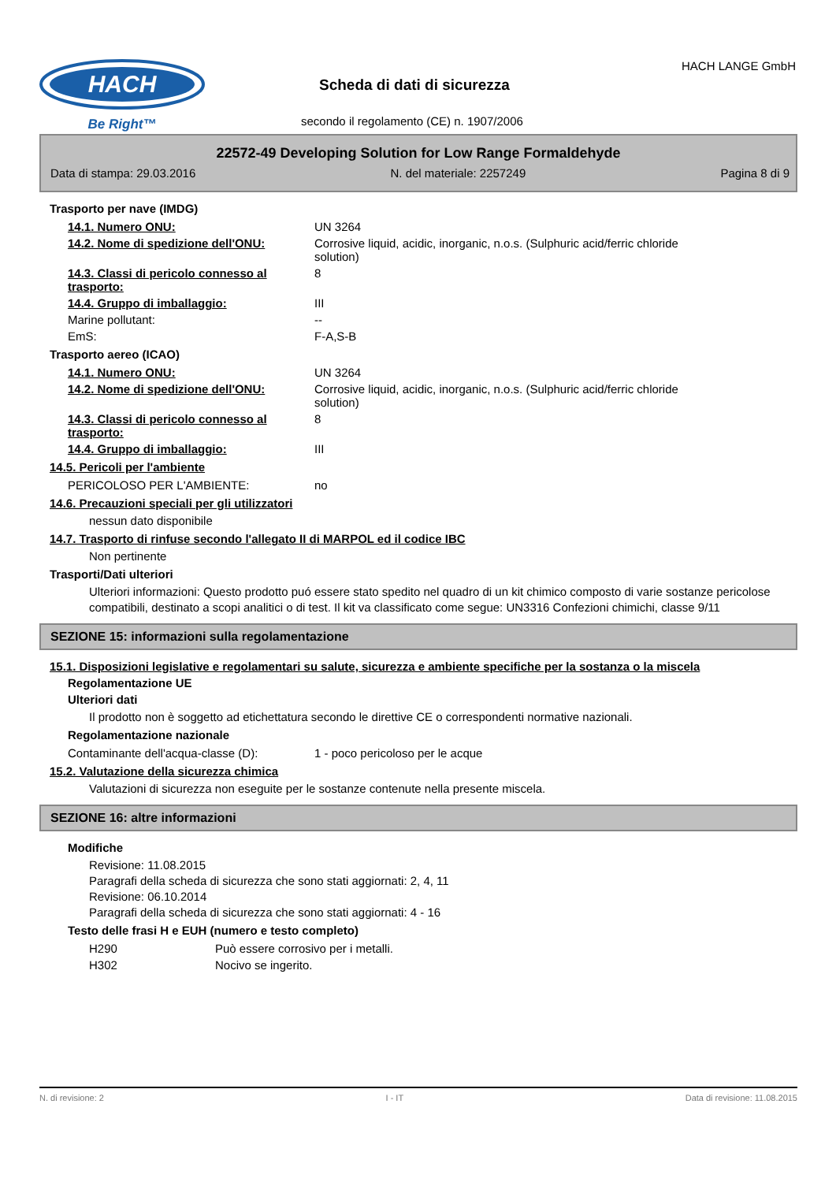HACH
Be Right™
Scheda di dati di sicurezza
secondo il regolamento (CE) n. 1907/2006
HACH LANGE GmbH
22572-49 Developing Solution for Low Range Formaldehyde
Data di stampa: 29.03.2016 N. del materiale: 2257249 Pagina 8 di 9
Trasporto per nave (IMDG)
| 14.1. Numero ONU: | UN 3264 |
| 14.2. Nome di spedizione dell'ONU: | Corrosive liquid, acidic, inorganic, n.o.s. (Sulphuric acid/ferric chloride solution) |
| 14.3. Classi di pericolo connesso al trasporto: | 8 |
| 14.4. Gruppo di imballaggio: | III |
| Marine pollutant: | -- |
| EmS: | F-A,S-B |
Trasporto aereo (ICAO)
| 14.1. Numero ONU: | UN 3264 |
| 14.2. Nome di spedizione dell'ONU: | Corrosive liquid, acidic, inorganic, n.o.s. (Sulphuric acid/ferric chloride solution) |
| 14.3. Classi di pericolo connesso al trasporto: | 8 |
| 14.4. Gruppo di imballaggio: | III |
14.5. Pericoli per l'ambiente
| PERICOLOSO PER L'AMBIENTE: | no |
14.6. Precauzioni speciali per gli utilizzatori
nessun dato disponibile
14.7. Trasporto di rinfuse secondo l'allegato II di MARPOL ed il codice IBC
Non pertinente
Trasporti/Dati ulteriori
Ulteriori informazioni: Questo prodotto puó essere stato spedito nel quadro di un kit chimico composto di varie sostanze pericolose compatibili, destinato a scopi analitici o di test. Il kit va classificato come segue: UN3316 Confezioni chimichi, classe 9/11
SEZIONE 15: informazioni sulla regolamentazione
15.1. Disposizioni legislative e regolamentari su salute, sicurezza e ambiente specifiche per la sostanza o la miscela
Regolamentazione UE
Ulteriori dati
Il prodotto non è soggetto ad etichettatura secondo le direttive CE o correspondenti normative nazionali.
Regolamentazione nazionale
| Contaminante dell'acqua-classe (D): | 1 - poco pericoloso per le acque |
15.2. Valutazione della sicurezza chimica
Valutazioni di sicurezza non eseguite per le sostanze contenute nella presente miscela.
SEZIONE 16: altre informazioni
Modifiche
Revisione: 11.08.2015
Paragrafi della scheda di sicurezza che sono stati aggiornati: 2, 4, 11
Revisione: 06.10.2014
Paragrafi della scheda di sicurezza che sono stati aggiornati: 4 - 16
Testo delle frasi H e EUH (numero e testo completo)
| H290 | Può essere corrosivo per i metalli. |
| H302 | Nocivo se ingerito. |
N. di revisione: 2 I - IT Data di revisione: 11.08.2015